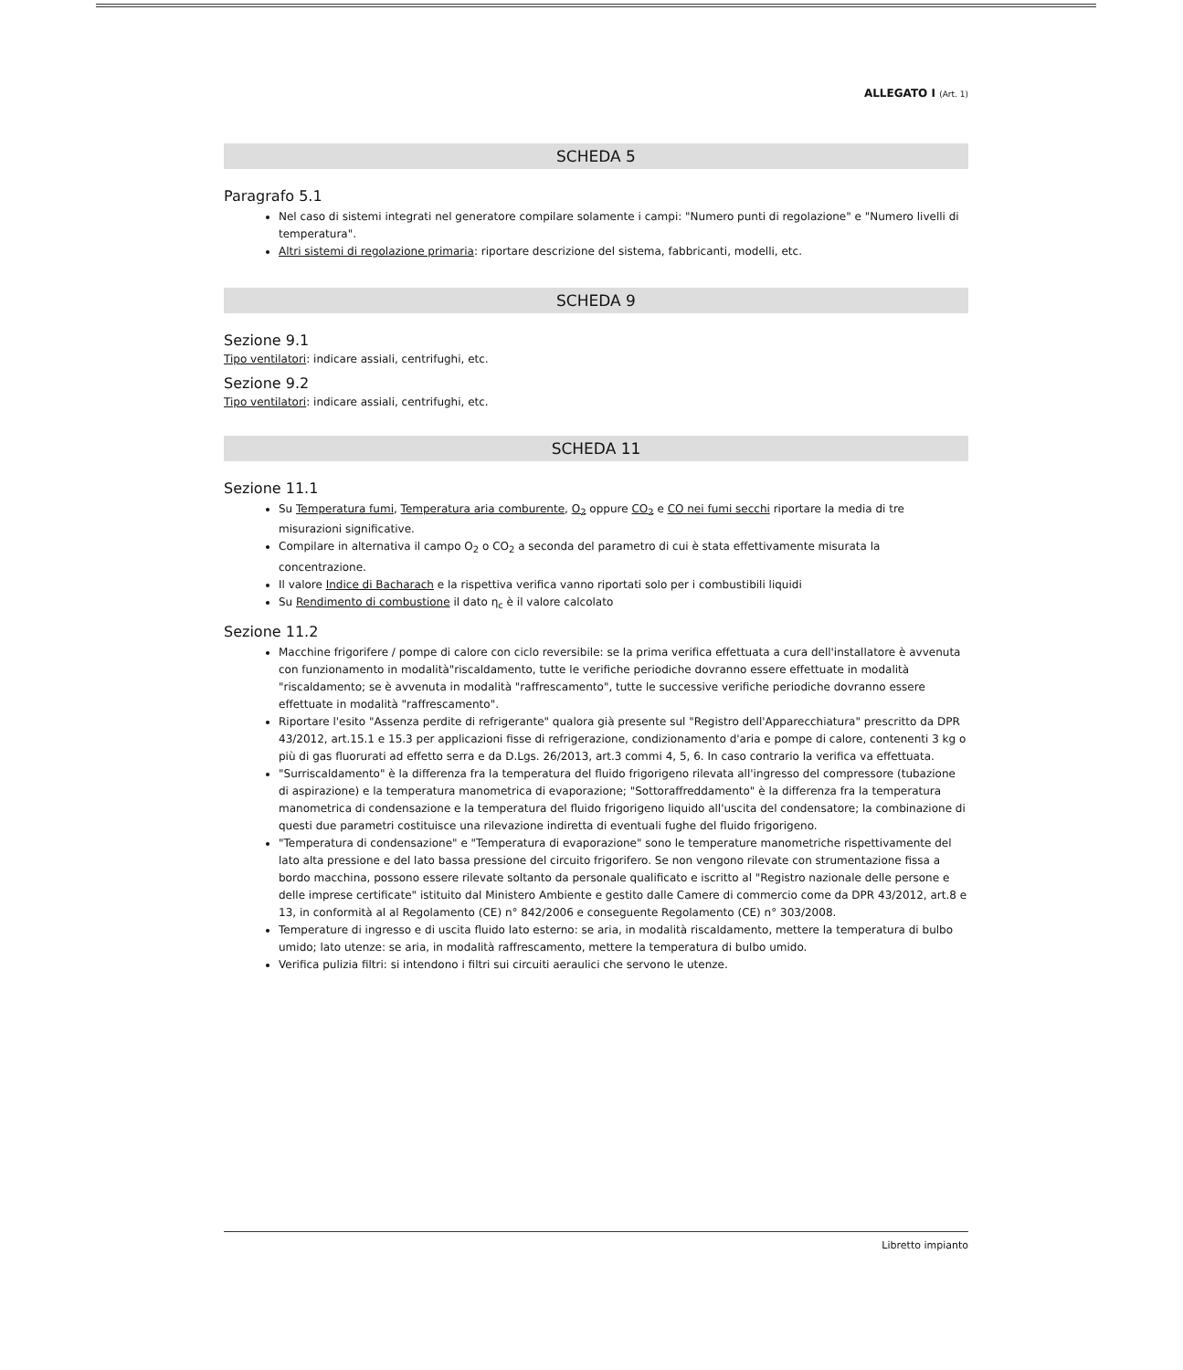ALLEGATO I (Art. 1)
SCHEDA 5
Paragrafo 5.1
Nel caso di sistemi integrati nel generatore compilare solamente i campi: "Numero punti di regolazione" e "Numero livelli di temperatura".
Altri sistemi di regolazione primaria: riportare descrizione del sistema, fabbricanti, modelli, etc.
SCHEDA 9
Sezione 9.1
Tipo ventilatori: indicare assiali, centrifughi, etc.
Sezione 9.2
Tipo ventilatori: indicare assiali, centrifughi, etc.
SCHEDA 11
Sezione 11.1
Su Temperatura fumi, Temperatura aria comburente, O<sub>2</sub> oppure CO<sub>2</sub> e CO nei fumi secchi riportare la media di tre misurazioni significative.
Compilare in alternativa il campo O<sub>2</sub> o CO<sub>2</sub> a seconda del parametro di cui è stata effettivamente misurata la concentrazione.
Il valore Indice di Bacharach e la rispettiva verifica vanno riportati solo per i combustibili liquidi
Su Rendimento di combustione il dato η<sub>c</sub> è il valore calcolato
Sezione 11.2
Macchine frigorifere / pompe di calore con ciclo reversibile: se la prima verifica effettuata a cura dell'installatore è avvenuta con funzionamento in modalità"riscaldamento, tutte le verifiche periodiche dovranno essere effettuate in modalità "riscaldamento; se è avvenuta in modalità "raffrescamento", tutte le successive verifiche periodiche dovranno essere effettuate in modalità "raffrescamento".
Riportare l'esito "Assenza perdite di refrigerante" qualora già presente sul "Registro dell'Apparecchiatura" prescritto da DPR 43/2012, art.15.1 e 15.3 per applicazioni fisse di refrigerazione, condizionamento d'aria e pompe di calore, contenenti 3 kg o più di gas fluorurati ad effetto serra e da D.Lgs. 26/2013, art.3 commi 4, 5, 6. In caso contrario la verifica va effettuata.
"Surriscaldamento" è la differenza fra la temperatura del fluido frigorigeno rilevata all'ingresso del compressore (tubazione di aspirazione) e la temperatura manometrica di evaporazione; "Sottoraffreddamento" è la differenza fra la temperatura manometrica di condensazione e la temperatura del fluido frigorigeno liquido all'uscita del condensatore; la combinazione di questi due parametri costituisce una rilevazione indiretta di eventuali fughe del fluido frigorigeno.
"Temperatura di condensazione" e "Temperatura di evaporazione" sono le temperature manometriche rispettivamente del lato alta pressione e del lato bassa pressione del circuito frigorifero. Se non vengono rilevate con strumentazione fissa a bordo macchina, possono essere rilevate soltanto da personale qualificato e iscritto al "Registro nazionale delle persone e delle imprese certificate" istituito dal Ministero Ambiente e gestito dalle Camere di commercio come da DPR 43/2012, art.8 e 13, in conformità al al Regolamento (CE) n° 842/2006 e conseguente Regolamento (CE) n° 303/2008.
Temperature di ingresso e di uscita fluido lato esterno: se aria, in modalità riscaldamento, mettere la temperatura di bulbo umido; lato utenze: se aria, in modalità raffrescamento, mettere la temperatura di bulbo umido.
Verifica pulizia filtri: si intendono i filtri sui circuiti aeraulici che servono le utenze.
Libretto impianto